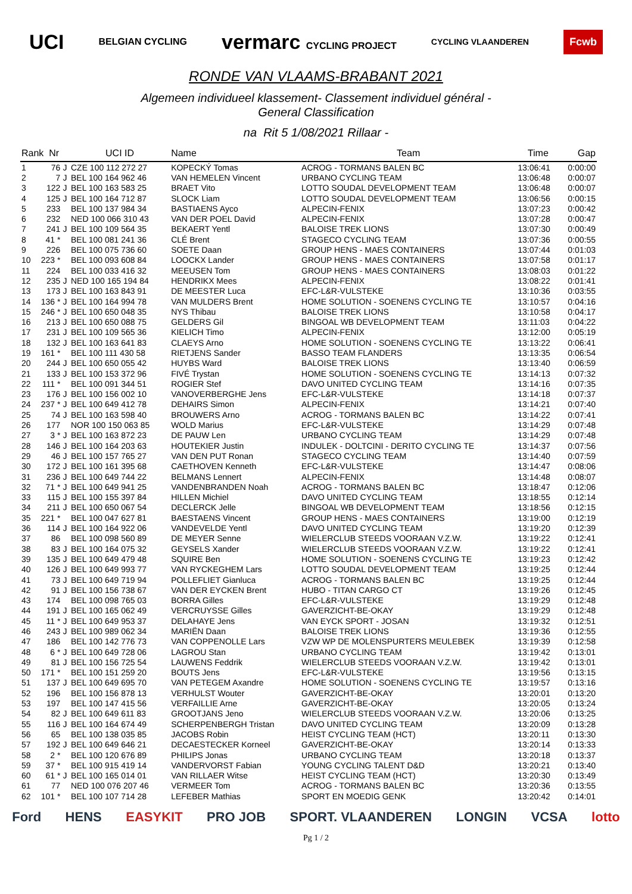UCI BELGIAN CYCLING vermarc CYCLING PROJECT CYCLING VLAANDEREN Fcwb
RONDE VAN VLAAMS-BRABANT 2021
Algemeen individueel klassement- Classement individuel général -
General Classification
na Rit 5 1/08/2021 Rillaar -
| Rank Nr | | | UCI ID | Name | Team | Time | Gap |
| --- | --- | --- | --- | --- | --- | --- | --- |
| 1 | 76 | J | CZE 100 112 272 27 | KOPECKÝ Tomas | ACROG - TORMANS BALEN BC | 13:06:41 | 0:00:00 |
| 2 | 7 | J | BEL 100 164 962 46 | VAN HEMELEN Vincent | URBANO CYCLING TEAM | 13:06:48 | 0:00:07 |
| 3 | 122 | J | BEL 100 163 583 25 | BRAET Vito | LOTTO SOUDAL DEVELOPMENT TEAM | 13:06:48 | 0:00:07 |
| 4 | 125 | J | BEL 100 164 712 87 | SLOCK Liam | LOTTO SOUDAL DEVELOPMENT TEAM | 13:06:56 | 0:00:15 |
| 5 | 233 | | BEL 100 137 984 34 | BASTIAENS Ayco | ALPECIN-FENIX | 13:07:23 | 0:00:42 |
| 6 | 232 | | NED 100 066 310 43 | VAN DER POEL David | ALPECIN-FENIX | 13:07:28 | 0:00:47 |
| 7 | 241 | J | BEL 100 109 564 35 | BEKAERT Yentl | BALOISE TREK LIONS | 13:07:30 | 0:00:49 |
| 8 | 41 * | | BEL 100 081 241 36 | CLÉ Brent | STAGECO CYCLING TEAM | 13:07:36 | 0:00:55 |
| 9 | 226 | | BEL 100 075 736 60 | SOETE Daan | GROUP HENS - MAES CONTAINERS | 13:07:44 | 0:01:03 |
| 10 | 223 * | | BEL 100 093 608 84 | LOOCKX Lander | GROUP HENS - MAES CONTAINERS | 13:07:58 | 0:01:17 |
| 11 | 224 | | BEL 100 033 416 32 | MEEUSEN Tom | GROUP HENS - MAES CONTAINERS | 13:08:03 | 0:01:22 |
| 12 | 235 | J | NED 100 165 194 84 | HENDRIKX Mees | ALPECIN-FENIX | 13:08:22 | 0:01:41 |
| 13 | 173 | J | BEL 100 163 843 91 | DE MEESTER Luca | EFC-L&R-VULSTEKE | 13:10:36 | 0:03:55 |
| 14 | 136 * | J | BEL 100 164 994 78 | VAN MULDERS Brent | HOME SOLUTION - SOENENS CYCLING TE | 13:10:57 | 0:04:16 |
| 15 | 246 * | J | BEL 100 650 048 35 | NYS Thibau | BALOISE TREK LIONS | 13:10:58 | 0:04:17 |
| 16 | 213 | J | BEL 100 650 088 75 | GELDERS Gil | BINGOAL WB DEVELOPMENT TEAM | 13:11:03 | 0:04:22 |
| 17 | 231 | J | BEL 100 109 565 36 | KIELICH Timo | ALPECIN-FENIX | 13:12:00 | 0:05:19 |
| 18 | 132 | J | BEL 100 163 641 83 | CLAEYS Arno | HOME SOLUTION - SOENENS CYCLING TE | 13:13:22 | 0:06:41 |
| 19 | 161 * | | BEL 100 111 430 58 | RIETJENS Sander | BASSO TEAM FLANDERS | 13:13:35 | 0:06:54 |
| 20 | 244 | J | BEL 100 650 055 42 | HUYBS Ward | BALOISE TREK LIONS | 13:13:40 | 0:06:59 |
| 21 | 133 | J | BEL 100 153 372 96 | FIVÉ Trystan | HOME SOLUTION - SOENENS CYCLING TE | 13:14:13 | 0:07:32 |
| 22 | 111 * | | BEL 100 091 344 51 | ROGIER Stef | DAVO UNITED CYCLING TEAM | 13:14:16 | 0:07:35 |
| 23 | 176 | J | BEL 100 156 002 10 | VANOVERBERGHE Jens | EFC-L&R-VULSTEKE | 13:14:18 | 0:07:37 |
| 24 | 237 * | J | BEL 100 649 412 78 | DEHAIRS Simon | ALPECIN-FENIX | 13:14:21 | 0:07:40 |
| 25 | 74 | J | BEL 100 163 598 40 | BROUWERS Arno | ACROG - TORMANS BALEN BC | 13:14:22 | 0:07:41 |
| 26 | 177 | | NOR 100 150 063 85 | WOLD Marius | EFC-L&R-VULSTEKE | 13:14:29 | 0:07:48 |
| 27 | 3 * | J | BEL 100 163 872 23 | DE PAUW Len | URBANO CYCLING TEAM | 13:14:29 | 0:07:48 |
| 28 | 146 | J | BEL 100 164 203 63 | HOUTEKIER Justin | INDULEK - DOLTCINI - DERITO CYCLING TE | 13:14:37 | 0:07:56 |
| 29 | 46 | J | BEL 100 157 765 27 | VAN DEN PUT Ronan | STAGECO CYCLING TEAM | 13:14:40 | 0:07:59 |
| 30 | 172 | J | BEL 100 161 395 68 | CAETHOVEN Kenneth | EFC-L&R-VULSTEKE | 13:14:47 | 0:08:06 |
| 31 | 236 | J | BEL 100 649 744 22 | BELMANS Lennert | ALPECIN-FENIX | 13:14:48 | 0:08:07 |
| 32 | 71 * | J | BEL 100 649 941 25 | VANDENBRANDEN Noah | ACROG - TORMANS BALEN BC | 13:18:47 | 0:12:06 |
| 33 | 115 | J | BEL 100 155 397 84 | HILLEN Michiel | DAVO UNITED CYCLING TEAM | 13:18:55 | 0:12:14 |
| 34 | 211 | J | BEL 100 650 067 54 | DECLERCK Jelle | BINGOAL WB DEVELOPMENT TEAM | 13:18:56 | 0:12:15 |
| 35 | 221 * | | BEL 100 047 627 81 | BAESTAENS Vincent | GROUP HENS - MAES CONTAINERS | 13:19:00 | 0:12:19 |
| 36 | 114 | J | BEL 100 164 922 06 | VANDEVELDE Yentl | DAVO UNITED CYCLING TEAM | 13:19:20 | 0:12:39 |
| 37 | 86 | | BEL 100 098 560 89 | DE MEYER Senne | WIELERCLUB STEEDS VOORAAN V.Z.W. | 13:19:22 | 0:12:41 |
| 38 | 83 | J | BEL 100 164 075 32 | GEYSELS Xander | WIELERCLUB STEEDS VOORAAN V.Z.W. | 13:19:22 | 0:12:41 |
| 39 | 135 | J | BEL 100 649 479 48 | SQUIRE Ben | HOME SOLUTION - SOENENS CYCLING TE | 13:19:23 | 0:12:42 |
| 40 | 126 | J | BEL 100 649 993 77 | VAN RYCKEGHEM Lars | LOTTO SOUDAL DEVELOPMENT TEAM | 13:19:25 | 0:12:44 |
| 41 | 73 | J | BEL 100 649 719 94 | POLLEFLIET Gianluca | ACROG - TORMANS BALEN BC | 13:19:25 | 0:12:44 |
| 42 | 91 | J | BEL 100 156 738 67 | VAN DER EYCKEN Brent | HUBO - TITAN CARGO CT | 13:19:26 | 0:12:45 |
| 43 | 174 | | BEL 100 098 765 03 | BORRA Gilles | EFC-L&R-VULSTEKE | 13:19:29 | 0:12:48 |
| 44 | 191 | J | BEL 100 165 062 49 | VERCRUYSSE Gilles | GAVERZICHT-BE-OKAY | 13:19:29 | 0:12:48 |
| 45 | 11 * | J | BEL 100 649 953 37 | DELAHAYE Jens | VAN EYCK SPORT - JOSAN | 13:19:32 | 0:12:51 |
| 46 | 243 | J | BEL 100 989 062 34 | MARIËN Daan | BALOISE TREK LIONS | 13:19:36 | 0:12:55 |
| 47 | 186 | | BEL 100 142 776 73 | VAN COPPENOLLE Lars | VZW WP DE MOLENSPURTERS MEULEBEK | 13:19:39 | 0:12:58 |
| 48 | 6 * | J | BEL 100 649 728 06 | LAGROU Stan | URBANO CYCLING TEAM | 13:19:42 | 0:13:01 |
| 49 | 81 | J | BEL 100 156 725 54 | LAUWENS Feddrik | WIELERCLUB STEEDS VOORAAN V.Z.W. | 13:19:42 | 0:13:01 |
| 50 | 171 * | | BEL 100 151 259 20 | BOUTS Jens | EFC-L&R-VULSTEKE | 13:19:56 | 0:13:15 |
| 51 | 137 | J | BEL 100 649 695 70 | VAN PETEGEM Axandre | HOME SOLUTION - SOENENS CYCLING TE | 13:19:57 | 0:13:16 |
| 52 | 196 | | BEL 100 156 878 13 | VERHULST Wouter | GAVERZICHT-BE-OKAY | 13:20:01 | 0:13:20 |
| 53 | 197 | | BEL 100 147 415 56 | VERFAILLIE Arne | GAVERZICHT-BE-OKAY | 13:20:05 | 0:13:24 |
| 54 | 82 | J | BEL 100 649 611 83 | GROOTJANS Jeno | WIELERCLUB STEEDS VOORAAN V.Z.W. | 13:20:06 | 0:13:25 |
| 55 | 116 | J | BEL 100 164 674 49 | SCHERPENBERGH Tristan | DAVO UNITED CYCLING TEAM | 13:20:09 | 0:13:28 |
| 56 | 65 | | BEL 100 138 035 85 | JACOBS Robin | HEIST CYCLING TEAM (HCT) | 13:20:11 | 0:13:30 |
| 57 | 192 | J | BEL 100 649 646 21 | DECAESTECKER Korneel | GAVERZICHT-BE-OKAY | 13:20:14 | 0:13:33 |
| 58 | 2 * | | BEL 100 120 676 89 | PHILIPS Jonas | URBANO CYCLING TEAM | 13:20:18 | 0:13:37 |
| 59 | 37 * | | BEL 100 915 419 14 | VANDERVORST Fabian | YOUNG CYCLING TALENT D&D | 13:20:21 | 0:13:40 |
| 60 | 61 * | J | BEL 100 165 014 01 | VAN RILLAER Witse | HEIST CYCLING TEAM (HCT) | 13:20:30 | 0:13:49 |
| 61 | 77 | | NED 100 076 207 46 | VERMEER Tom | ACROG - TORMANS BALEN BC | 13:20:36 | 0:13:55 |
| 62 | 101 * | | BEL 100 107 714 28 | LEFEBER Mathias | SPORT EN MOEDIG GENK | 13:20:42 | 0:14:01 |
Ford HENS EASYKIT PRO JOB SPORT. VLAANDEREN LONGIN VCSA lotto
Pg 1 / 2